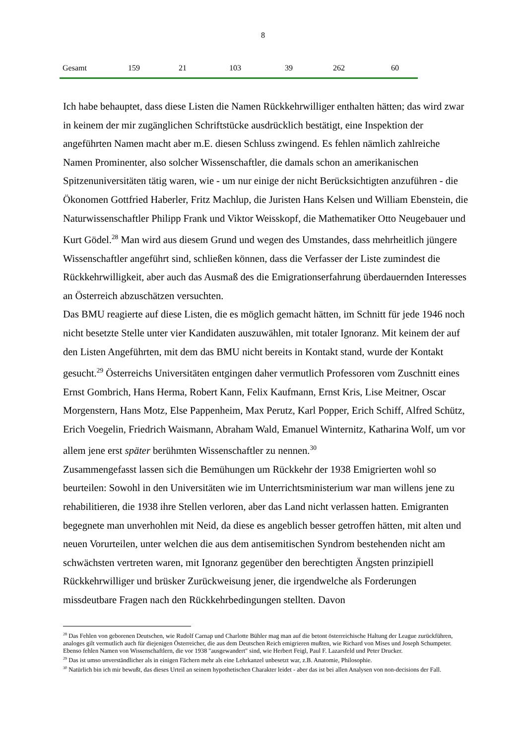8
| Gesamt | 159 | 21 | 103 | 39 | 262 | 60 |
Ich habe behauptet, dass diese Listen die Namen Rückkehrwilliger enthalten hätten; das wird zwar in keinem der mir zugänglichen Schriftstücke ausdrücklich bestätigt, eine Inspektion der angeführten Namen macht aber m.E. diesen Schluss zwingend. Es fehlen nämlich zahlreiche Namen Prominenter, also solcher Wissenschaftler, die damals schon an amerikanischen Spitzenuniversitäten tätig waren, wie - um nur einige der nicht Berücksichtigten anzuführen - die Ökonomen Gottfried Haberler, Fritz Machlup, die Juristen Hans Kelsen und William Ebenstein, die Naturwissenschaftler Philipp Frank und Viktor Weisskopf, die Mathematiker Otto Neugebauer und Kurt Gödel.<sup>28</sup> Man wird aus diesem Grund und wegen des Umstandes, dass mehrheitlich jüngere Wissenschaftler angeführt sind, schließen können, dass die Verfasser der Liste zumindest die Rückkehrwilligkeit, aber auch das Ausmaß des die Emigrationserfahrung überdauernden Interesses an Österreich abzuschätzen versuchten.
Das BMU reagierte auf diese Listen, die es möglich gemacht hätten, im Schnitt für jede 1946 noch nicht besetzte Stelle unter vier Kandidaten auszuwählen, mit totaler Ignoranz. Mit keinem der auf den Listen Angeführten, mit dem das BMU nicht bereits in Kontakt stand, wurde der Kontakt gesucht.<sup>29</sup> Österreichs Universitäten entgingen daher vermutlich Professoren vom Zuschnitt eines Ernst Gombrich, Hans Herma, Robert Kann, Felix Kaufmann, Ernst Kris, Lise Meitner, Oscar Morgenstern, Hans Motz, Else Pappenheim, Max Perutz, Karl Popper, Erich Schiff, Alfred Schütz, Erich Voegelin, Friedrich Waismann, Abraham Wald, Emanuel Winternitz, Katharina Wolf, um vor allem jene erst später berühmten Wissenschaftler zu nennen.<sup>30</sup>
Zusammengefasst lassen sich die Bemühungen um Rückkehr der 1938 Emigrierten wohl so beurteilen: Sowohl in den Universitäten wie im Unterrichtsministerium war man willens jene zu rehabilitieren, die 1938 ihre Stellen verloren, aber das Land nicht verlassen hatten. Emigranten begegnete man unverhohlen mit Neid, da diese es angeblich besser getroffen hätten, mit alten und neuen Vorurteilen, unter welchen die aus dem antisemitischen Syndrom bestehenden nicht am schwächsten vertreten waren, mit Ignoranz gegenüber den berechtigten Ängsten prinzipiell Rückkehrwilliger und brüsker Zurückweisung jener, die irgendwelche als Forderungen missdeutbare Fragen nach den Rückkehrbedingungen stellten. Davon
<sup>28</sup> Das Fehlen von geborenen Deutschen, wie Rudolf Carnap und Charlotte Bühler mag man auf die betont österreichische Haltung der League zurückführen, analoges gilt vermutlich auch für diejenigen Österreicher, die aus dem Deutschen Reich emigrieren mußten, wie Richard von Mises und Joseph Schumpeter. Ebenso fehlen Namen von Wissenschaftlern, die vor 1938 "ausgewandert" sind, wie Herbert Feigl, Paul F. Lazarsfeld und Peter Drucker.
<sup>29</sup> Das ist umso unverständlicher als in einigen Fächern mehr als eine Lehrkanzel unbesetzt war, z.B. Anatomie, Philosophie.
<sup>30</sup> Natürlich bin ich mir bewußt, das dieses Urteil an seinem hypothetischen Charakter leidet - aber das ist bei allen Analysen von non-decisions der Fall.